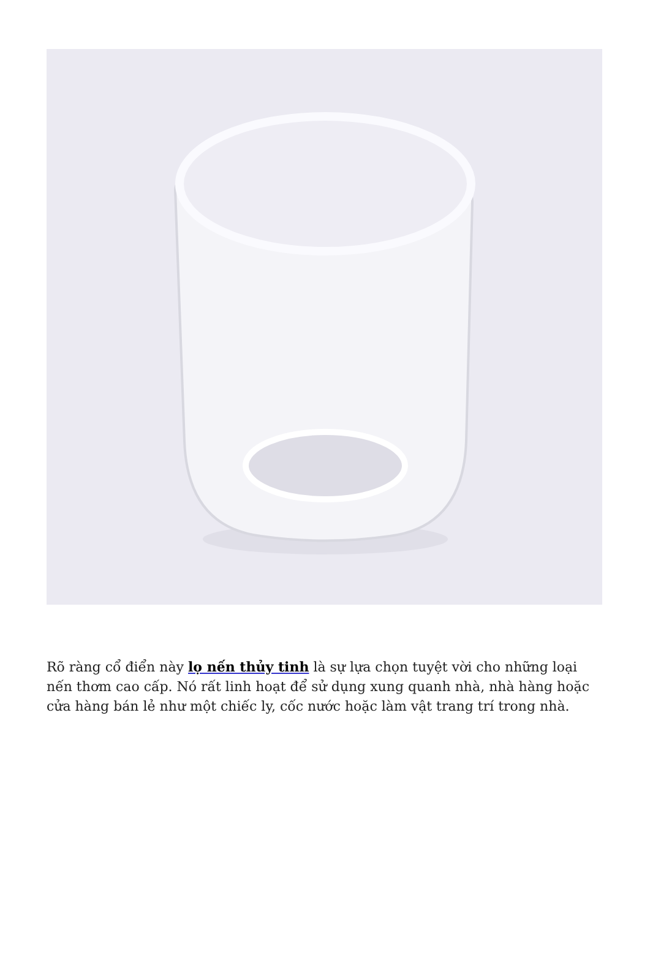Rõ ràng cổ điển này lọ nến thủy tinh là sự lựa chọn tuyệt vời cho những loại nến thơm cao cấp. Nó rất linh hoạt để sử dụng xung quanh nhà, nhà hàng hoặc cửa hàng bán lẻ như một chiếc ly, cốc nước hoặc làm vật trang trí trong nhà.